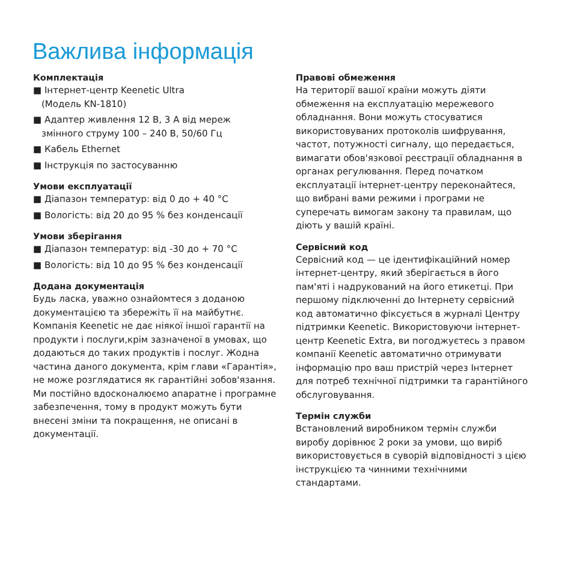Важлива інформація
Комплектація
■ Інтернет-центр Keenetic Ultra
(Модель KN-1810)
■ Адаптер живлення 12 В, 3 А від мереж
змінного струму 100 – 240 В, 50/60 Гц
■ Кабель Ethernet
■ Інструкція по застосуванню
Умови експлуатації
■ Діапазон температур: від 0 до + 40 °C
■ Вологість: від 20 до 95 % без конденсації
Умови зберігання
■ Діапазон температур: від -30 до + 70 °C
■ Вологість: від 10 до 95 % без конденсації
Додана документація
Будь ласка, уважно ознайомтеся з доданою документацією та збережіть її на майбутнє. Компанія Keenetic не дає ніякої іншої гарантії на продукти і послуги,крім зазначеної в умовах, що додаються до таких продуктів і послуг. Жодна частина даного документа, крім глави «Гарантія», не може розглядатися як гарантійні зобов'язання. Ми постійно вдосконалюємо апаратне і програмне забезпечення, тому в продукт можуть бути внесені зміни та покращення, не описані в документації.
Правові обмеження
На території вашої країни можуть діяти обмеження на експлуатацію мережевого обладнання. Вони можуть стосуватися використовуваних протоколів шифрування, частот, потужності сигналу, що передається, вимагати обов'язкової реєстрації обладнання в органах регулювання. Перед початком експлуатації інтернет-центру переконайтеся, що вибрані вами режими і програми не суперечать вимогам закону та правилам, що діють у вашій країні.
Сервісний код
Сервісний код — це ідентифікаційний номер інтернет-центру, який зберігається в його пам'яті і надрукований на його етикетці. При першому підключенні до Інтернету сервісний код автоматично фіксується в журналі Центру підтримки Keenetic. Використовуючи інтернет-центр Keenetic Extra, ви погоджуєтесь з правом компанії Keenetic автоматично отримувати інформацію про ваш пристрій через Інтернет для потреб технічної підтримки та гарантійного обслуговування.
Термін служби
Встановлений виробником термін служби виробу дорівнює 2 роки за умови, що виріб використовується в суворій відповідності з цією інструкцією та чинними технічними стандартами.